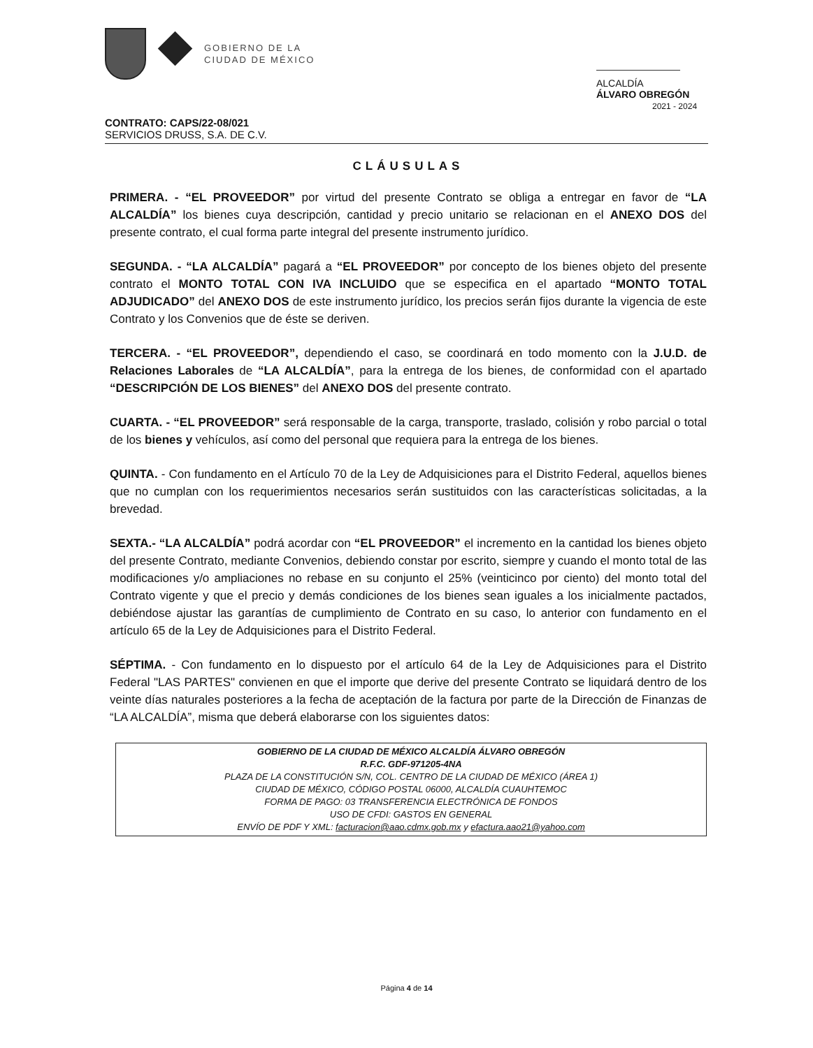GOBIERNO DE LA
CIUDAD DE MÉXICO
ALCALDÍA
ÁLVARO OBREGÓN
2021 - 2024
CONTRATO: CAPS/22-08/021
SERVICIOS DRUSS, S.A. DE C.V.
CLÁUSULAS
PRIMERA. - “EL PROVEEDOR” por virtud del presente Contrato se obliga a entregar en favor de “LA ALCALDÍA” los bienes cuya descripción, cantidad y precio unitario se relacionan en el ANEXO DOS del presente contrato, el cual forma parte integral del presente instrumento jurídico.
SEGUNDA. - “LA ALCALDÍA” pagará a “EL PROVEEDOR” por concepto de los bienes objeto del presente contrato el MONTO TOTAL CON IVA INCLUIDO que se especifica en el apartado “MONTO TOTAL ADJUDICADO” del ANEXO DOS de este instrumento jurídico, los precios serán fijos durante la vigencia de este Contrato y los Convenios que de éste se deriven.
TERCERA. - “EL PROVEEDOR”, dependiendo el caso, se coordinará en todo momento con la J.U.D. de Relaciones Laborales de “LA ALCALDÍA”, para la entrega de los bienes, de conformidad con el apartado “DESCRIPCIÓN DE LOS BIENES” del ANEXO DOS del presente contrato.
CUARTA. - “EL PROVEEDOR” será responsable de la carga, transporte, traslado, colisión y robo parcial o total de los bienes y vehículos, así como del personal que requiera para la entrega de los bienes.
QUINTA. - Con fundamento en el Artículo 70 de la Ley de Adquisiciones para el Distrito Federal, aquellos bienes que no cumplan con los requerimientos necesarios serán sustituidos con las características solicitadas, a la brevedad.
SEXTA.- “LA ALCALDÍA” podrá acordar con “EL PROVEEDOR” el incremento en la cantidad los bienes objeto del presente Contrato, mediante Convenios, debiendo constar por escrito, siempre y cuando el monto total de las modificaciones y/o ampliaciones no rebase en su conjunto el 25% (veinticinco por ciento) del monto total del Contrato vigente y que el precio y demás condiciones de los bienes sean iguales a los inicialmente pactados, debiéndose ajustar las garantías de cumplimiento de Contrato en su caso, lo anterior con fundamento en el artículo 65 de la Ley de Adquisiciones para el Distrito Federal.
SÉPTIMA. - Con fundamento en lo dispuesto por el artículo 64 de la Ley de Adquisiciones para el Distrito Federal "LAS PARTES" convienen en que el importe que derive del presente Contrato se liquidará dentro de los veinte días naturales posteriores a la fecha de aceptación de la factura por parte de la Dirección de Finanzas de “LA ALCALDÍA”, misma que deberá elaborarse con los siguientes datos:
GOBIERNO DE LA CIUDAD DE MÉXICO ALCALDÍA ÁLVARO OBREGÓN
R.F.C. GDF-971205-4NA
PLAZA DE LA CONSTITUCIÓN S/N, COL. CENTRO DE LA CIUDAD DE MÉXICO (ÁREA 1)
CIUDAD DE MÉXICO, CÓDIGO POSTAL 06000, ALCALDÍA CUAUHTEMOC
FORMA DE PAGO: 03 TRANSFERENCIA ELECTRÓNICA DE FONDOS
USO DE CFDI: GASTOS EN GENERAL
ENVÍO DE PDF Y XML: facturacion@aao.cdmx.gob.mx y efactura.aao21@yahoo.com
Página 4 de 14